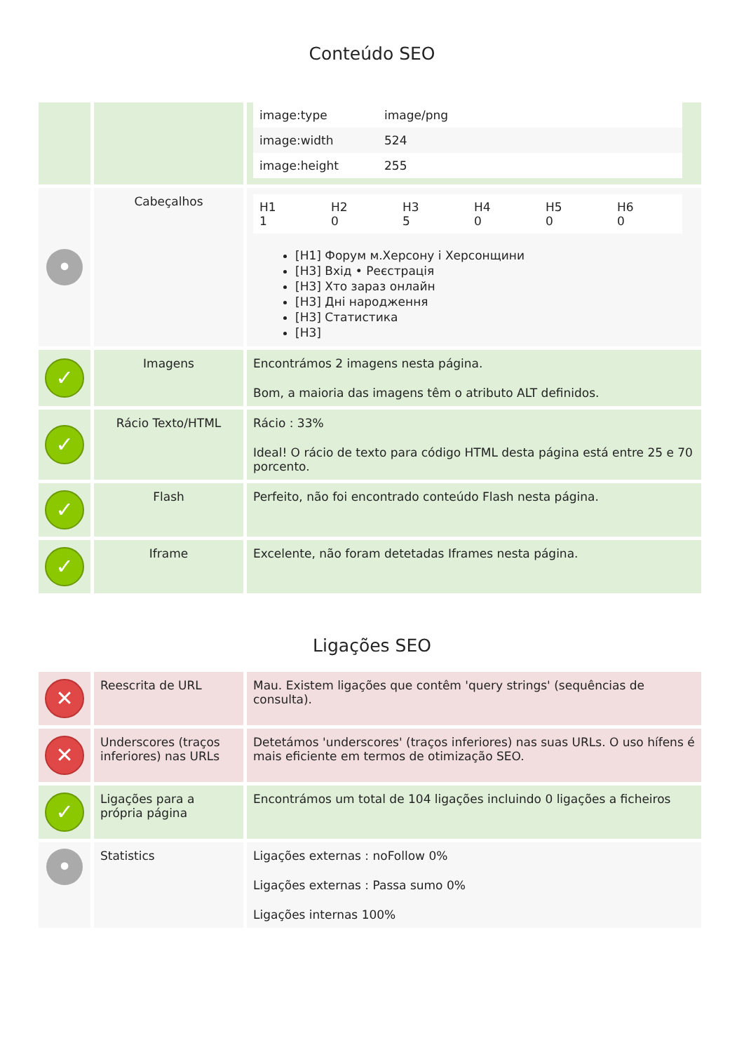Conteúdo SEO
| | | / image:type / image/png / / image:width / 524 / / image:height / 255 / |
| • | Cabeçalhos | / H1 1 / H2 0 / H3 5 / H4 0 / H5 0 / H6 0 / [H1] Форум м.Херсону і Херсонщини [H3] Вхід • Реєстрація [H3] Хто зараз онлайн [H3] Дні народження [H3] Статистика [H3] |
| ✓ | Imagens | Encontrámos 2 imagens nesta página. Bom, a maioria das imagens têm o atributo ALT definidos. |
| ✓ | Rácio Texto/HTML | Rácio : 33% Ideal! O rácio de texto para código HTML desta página está entre 25 e 70 porcento. |
| ✓ | Flash | Perfeito, não foi encontrado conteúdo Flash nesta página. |
| ✓ | Iframe | Excelente, não foram detetadas Iframes nesta página. |
Ligações SEO
| ✕ | Reescrita de URL | Mau. Existem ligações que contêm 'query strings' (sequências de consulta). |
| ✕ | Underscores (traços inferiores) nas URLs | Detetámos 'underscores' (traços inferiores) nas suas URLs. O uso hífens é mais eficiente em termos de otimização SEO. |
| ✓ | Ligações para a própria página | Encontrámos um total de 104 ligações incluindo 0 ligações a ficheiros |
| • | Statistics | Ligações externas : noFollow 0% Ligações externas : Passa sumo 0% Ligações internas 100% |